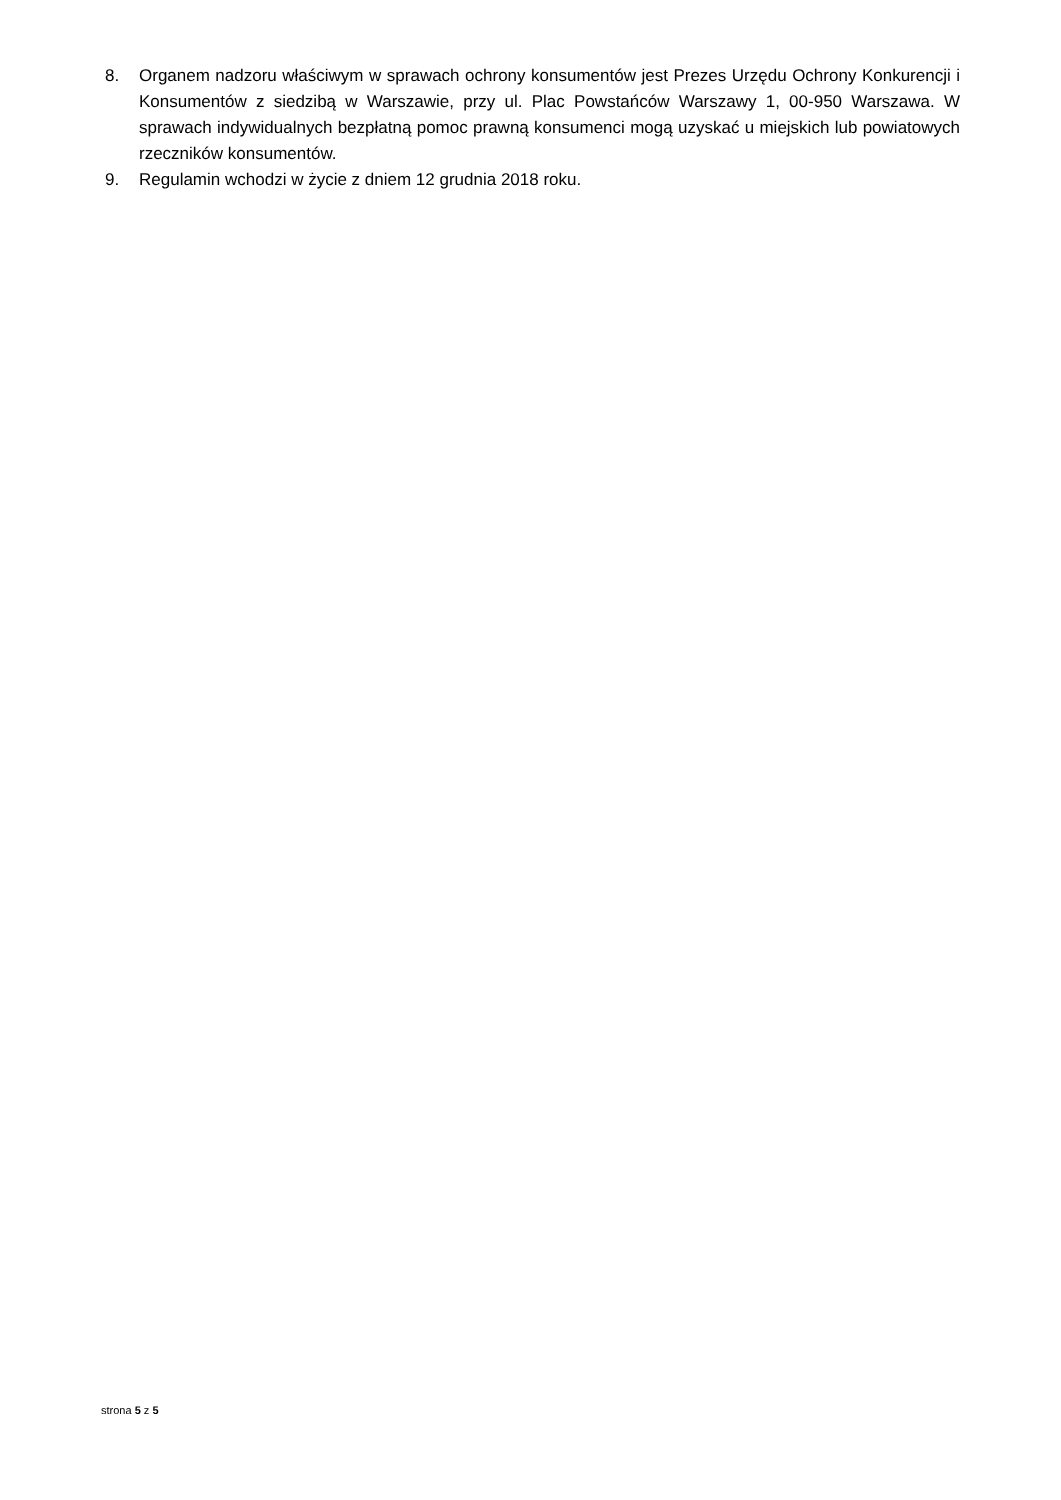8. Organem nadzoru właściwym w sprawach ochrony konsumentów jest Prezes Urzędu Ochrony Konkurencji i Konsumentów z siedzibą w Warszawie, przy ul. Plac Powstańców Warszawy 1, 00-950 Warszawa. W sprawach indywidualnych bezpłatną pomoc prawną konsumenci mogą uzyskać u miejskich lub powiatowych rzeczników konsumentów.
9. Regulamin wchodzi w życie z dniem 12 grudnia 2018 roku.
strona 5 z 5